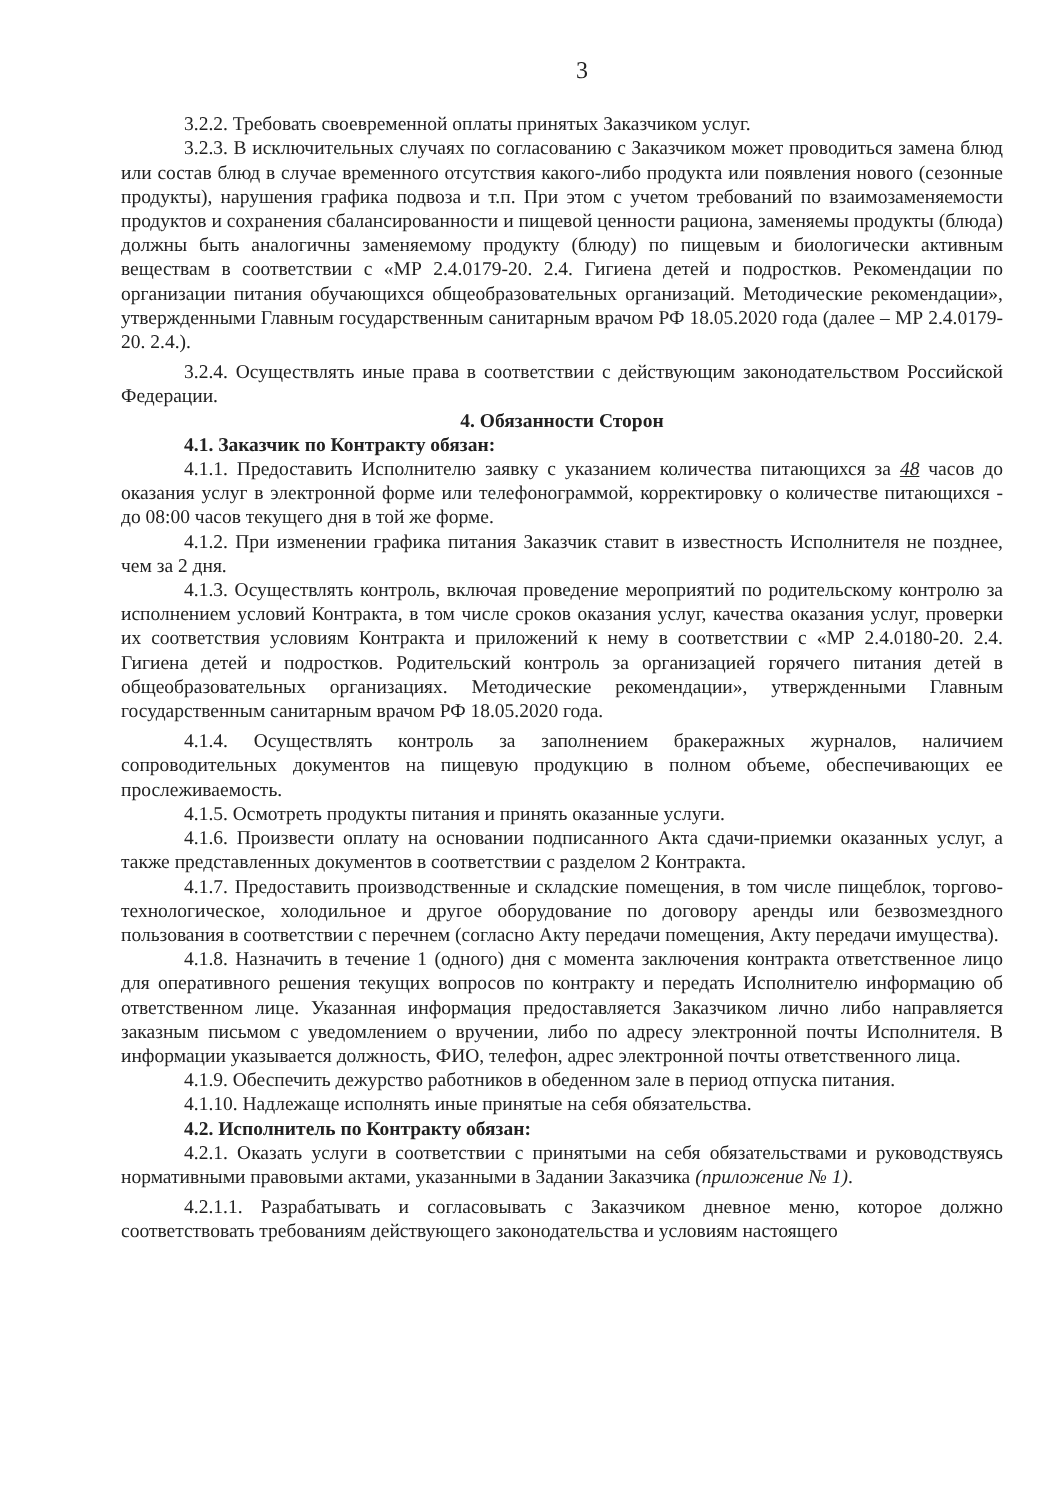3
3.2.2. Требовать своевременной оплаты принятых Заказчиком услуг.
3.2.3. В исключительных случаях по согласованию с Заказчиком может проводиться замена блюд или состав блюд в случае временного отсутствия какого-либо продукта или появления нового (сезонные продукты), нарушения графика подвоза и т.п. При этом с учетом требований по взаимозаменяемости продуктов и сохранения сбалансированности и пищевой ценности рациона, заменяемы продукты (блюда) должны быть аналогичны заменяемому продукту (блюду) по пищевым и биологически активным веществам в соответствии с «МР 2.4.0179-20. 2.4. Гигиена детей и подростков. Рекомендации по организации питания обучающихся общеобразовательных организаций. Методические рекомендации», утвержденными Главным государственным санитарным врачом РФ 18.05.2020 года (далее – МР 2.4.0179-20. 2.4.).
3.2.4. Осуществлять иные права в соответствии с действующим законодательством Российской Федерации.
4. Обязанности Сторон
4.1. Заказчик по Контракту обязан:
4.1.1. Предоставить Исполнителю заявку с указанием количества питающихся за 48 часов до оказания услуг в электронной форме или телефонограммой, корректировку о количестве питающихся - до 08:00 часов текущего дня в той же форме.
4.1.2. При изменении графика питания Заказчик ставит в известность Исполнителя не позднее, чем за 2 дня.
4.1.3. Осуществлять контроль, включая проведение мероприятий по родительскому контролю за исполнением условий Контракта, в том числе сроков оказания услуг, качества оказания услуг, проверки их соответствия условиям Контракта и приложений к нему в соответствии с «МР 2.4.0180-20. 2.4. Гигиена детей и подростков. Родительский контроль за организацией горячего питания детей в общеобразовательных организациях. Методические рекомендации», утвержденными Главным государственным санитарным врачом РФ 18.05.2020 года.
4.1.4. Осуществлять контроль за заполнением бракеражных журналов, наличием сопроводительных документов на пищевую продукцию в полном объеме, обеспечивающих ее прослеживаемость.
4.1.5. Осмотреть продукты питания и принять оказанные услуги.
4.1.6. Произвести оплату на основании подписанного Акта сдачи-приемки оказанных услуг, а также представленных документов в соответствии с разделом 2 Контракта.
4.1.7. Предоставить производственные и складские помещения, в том числе пищеблок, торгово-технологическое, холодильное и другое оборудование по договору аренды или безвозмездного пользования в соответствии с перечнем (согласно Акту передачи помещения, Акту передачи имущества).
4.1.8. Назначить в течение 1 (одного) дня с момента заключения контракта ответственное лицо для оперативного решения текущих вопросов по контракту и передать Исполнителю информацию об ответственном лице. Указанная информация предоставляется Заказчиком лично либо направляется заказным письмом с уведомлением о вручении, либо по адресу электронной почты Исполнителя. В информации указывается должность, ФИО, телефон, адрес электронной почты ответственного лица.
4.1.9. Обеспечить дежурство работников в обеденном зале в период отпуска питания.
4.1.10. Надлежаще исполнять иные принятые на себя обязательства.
4.2. Исполнитель по Контракту обязан:
4.2.1. Оказать услуги в соответствии с принятыми на себя обязательствами и руководствуясь нормативными правовыми актами, указанными в Задании Заказчика (приложение № 1).
4.2.1.1. Разрабатывать и согласовывать с Заказчиком дневное меню, которое должно соответствовать требованиям действующего законодательства и условиям настоящего